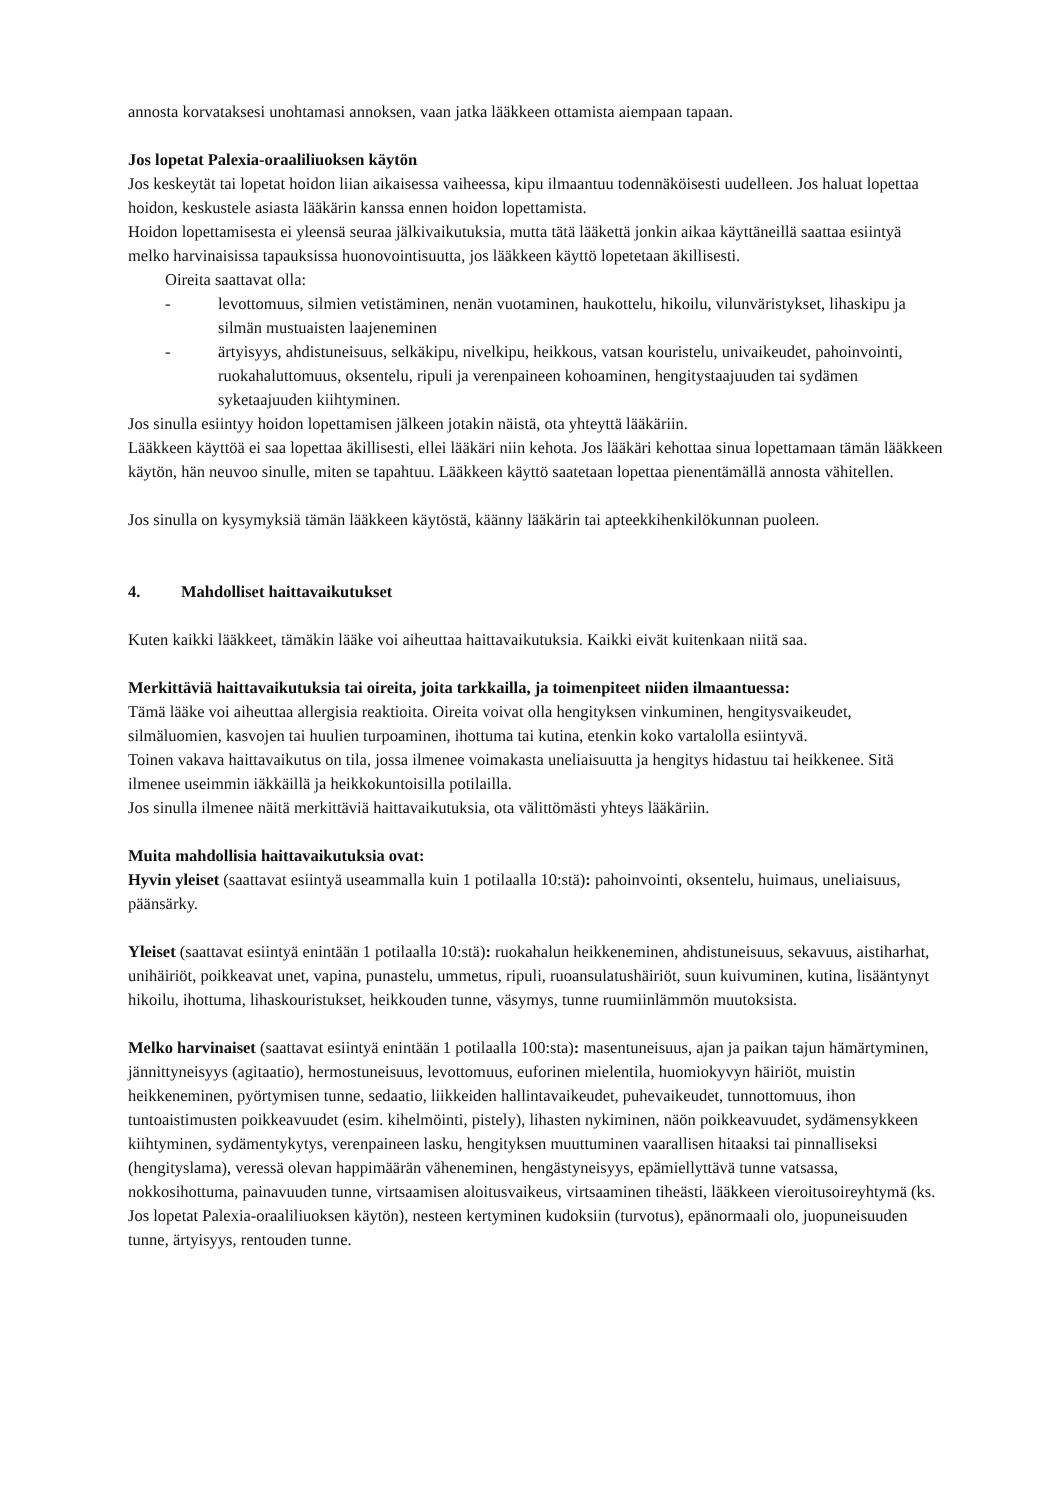annosta korvataksesi unohtamasi annoksen, vaan jatka lääkkeen ottamista aiempaan tapaan.
Jos lopetat Palexia-oraaliliuoksen käytön
Jos keskeytät tai lopetat hoidon liian aikaisessa vaiheessa, kipu ilmaantuu todennäköisesti uudelleen. Jos haluat lopettaa hoidon, keskustele asiasta lääkärin kanssa ennen hoidon lopettamista.
Hoidon lopettamisesta ei yleensä seuraa jälkivaikutuksia, mutta tätä lääkettä jonkin aikaa käyttäneillä saattaa esiintyä melko harvinaisissa tapauksissa huonovointisuutta, jos lääkkeen käyttö lopetetaan äkillisesti.
Oireita saattavat olla:
- levottomuus, silmien vetistäminen, nenän vuotaminen, haukottelu, hikoilu, vilunväristykset, lihaskipu ja silmän mustuaisten laajeneminen
- ärtyisyys, ahdistuneisuus, selkäkipu, nivelkipu, heikkous, vatsan kouristelu, univaikeudet, pahoinvointi, ruokahaluttomuus, oksentelu, ripuli ja verenpaineen kohoaminen, hengitystaajuuden tai sydämen syketaajuuden kiihtyminen.
Jos sinulla esiintyy hoidon lopettamisen jälkeen jotakin näistä, ota yhteyttä lääkäriin.
Lääkkeen käyttöä ei saa lopettaa äkillisesti, ellei lääkäri niin kehota. Jos lääkäri kehottaa sinua lopettamaan tämän lääkkeen käytön, hän neuvoo sinulle, miten se tapahtuu. Lääkkeen käyttö saatetaan lopettaa pienentämällä annosta vähitellen.
Jos sinulla on kysymyksiä tämän lääkkeen käytöstä, käänny lääkärin tai apteekkihenkilökunnan puoleen.
4. Mahdolliset haittavaikutukset
Kuten kaikki lääkkeet, tämäkin lääke voi aiheuttaa haittavaikutuksia. Kaikki eivät kuitenkaan niitä saa.
Merkittäviä haittavaikutuksia tai oireita, joita tarkkailla, ja toimenpiteet niiden ilmaantuessa:
Tämä lääke voi aiheuttaa allergisia reaktioita. Oireita voivat olla hengityksen vinkuminen, hengitysvaikeudet, silmäluomien, kasvojen tai huulien turpoaminen, ihottuma tai kutina, etenkin koko vartalolla esiintyvä.
Toinen vakava haittavaikutus on tila, jossa ilmenee voimakasta uneliaisuutta ja hengitys hidastuu tai heikkenee. Sitä ilmenee useimmin iäkkäillä ja heikkokuntoisilla potilailla.
Jos sinulla ilmenee näitä merkittäviä haittavaikutuksia, ota välittömästi yhteys lääkäriin.
Muita mahdollisia haittavaikutuksia ovat:
Hyvin yleiset (saattavat esiintyä useammalla kuin 1 potilaalla 10:stä): pahoinvointi, oksentelu, huimaus, uneliaisuus, päänsärky.
Yleiset (saattavat esiintyä enintään 1 potilaalla 10:stä): ruokahalun heikkeneminen, ahdistuneisuus, sekavuus, aistiharhat, unihäiriöt, poikkeavat unet, vapina, punastelu, ummetus, ripuli, ruoansulatushäiriöt, suun kuivuminen, kutina, lisääntynyt hikoilu, ihottuma, lihaskouristukset, heikkouden tunne, väsymys, tunne ruumiinlämmön muutoksista.
Melko harvinaiset (saattavat esiintyä enintään 1 potilaalla 100:sta): masentuneisuus, ajan ja paikan tajun hämärtyminen, jännittyneisyys (agitaatio), hermostuneisuus, levottomuus, euforinen mielentila, huomiokyvyn häiriöt, muistin heikkeneminen, pyörtymisen tunne, sedaatio, liikkeiden hallintavaikeudet, puhevaikeudet, tunnottomuus, ihon tuntoaistimusten poikkeavuudet (esim. kihelmöinti, pistely), lihasten nykiminen, näön poikkeavuudet, sydämensykkeen kiihtyminen, sydämentykytys, verenpaineen lasku, hengityksen muuttuminen vaarallisen hitaaksi tai pinnalliseksi (hengityslama), veressä olevan happimäärän väheneminen, hengästyneisyys, epämiellyttävä tunne vatsassa, nokkosihottuma, painavuuden tunne, virtsaamisen aloitusvaikeus, virtsaaminen tiheästi, lääkkeen vieroitusoireyhtymä (ks. Jos lopetat Palexia-oraaliliuoksen käytön), nesteen kertyminen kudoksiin (turvotus), epänormaali olo, juopuneisuuden tunne, ärtyisyys, rentouden tunne.